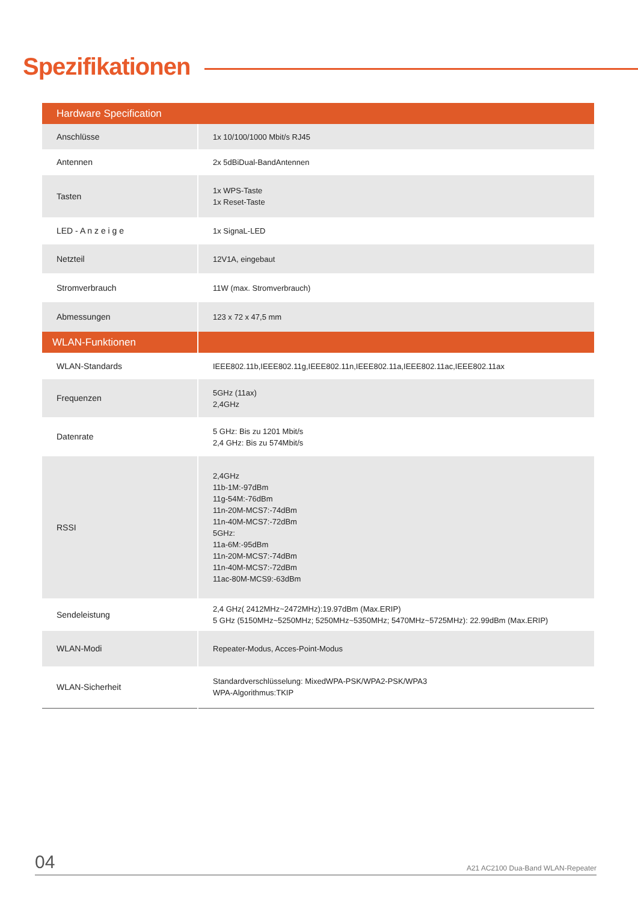Spezifikationen
| Hardware Specification | |
| --- | --- |
| Anschlüsse | 1x 10/100/1000 Mbit/s RJ45 |
| Antennen | 2x 5dBiDual-BandAntennen |
| Tasten | 1x WPS-Taste 1x Reset-Taste |
| LED - A n z e i g e | 1x SignaL-LED |
| Netzteil | 12V1A, eingebaut |
| Stromverbrauch | 11W (max. Stromverbrauch) |
| Abmessungen | 123 x 72 x 47,5 mm |
| WLAN-Funktionen | |
| WLAN-Standards | IEEE802.11b,IEEE802.11g,IEEE802.11n,IEEE802.11a,IEEE802.11ac,IEEE802.11ax |
| Frequenzen | 5GHz (11ax) 2,4GHz |
| Datenrate | 5 GHz: Bis zu 1201 Mbit/s 2,4 GHz: Bis zu 574Mbit/s |
| RSSI | 2,4GHz 11b-1M:-97dBm 11g-54M:-76dBm 11n-20M-MCS7:-74dBm 11n-40M-MCS7:-72dBm 5GHz: 11a-6M:-95dBm 11n-20M-MCS7:-74dBm 11n-40M-MCS7:-72dBm 11ac-80M-MCS9:-63dBm |
| Sendeleistung | 2,4 GHz( 2412MHz~2472MHz):19.97dBm (Max.ERIP) 5 GHz (5150MHz~5250MHz; 5250MHz~5350MHz; 5470MHz~5725MHz): 22.99dBm (Max.ERIP) |
| WLAN-Modi | Repeater-Modus, Acces-Point-Modus |
| WLAN-Sicherheit | Standardverschlüsselung: MixedWPA-PSK/WPA2-PSK/WPA3 WPA-Algorithmus:TKIP |
04 A21 AC2100 Dua-Band WLAN-Repeater